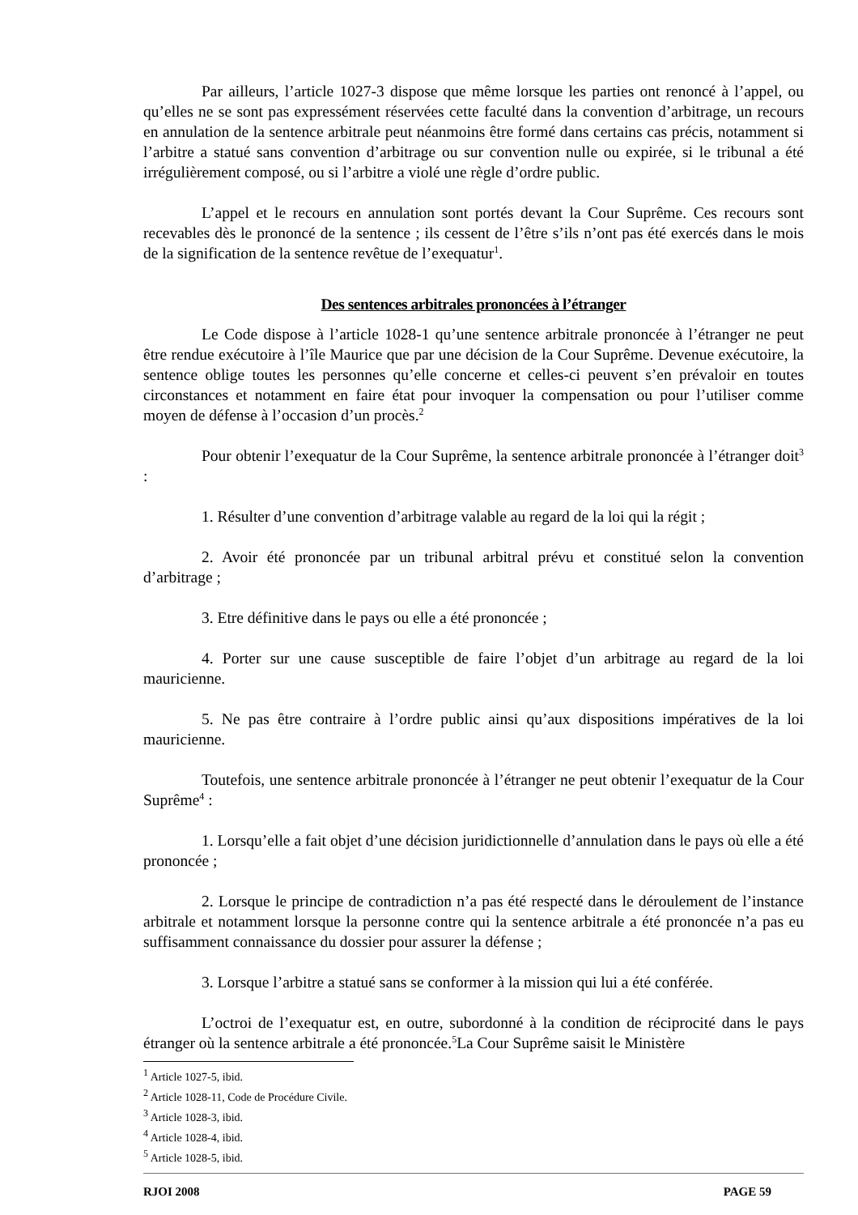Par ailleurs, l’article 1027-3 dispose que même lorsque les parties ont renoncé à l’appel, ou qu’elles ne se sont pas expressément réservées cette faculté dans la convention d’arbitrage, un recours en annulation de la sentence arbitrale peut néanmoins être formé dans certains cas précis, notamment si l’arbitre a statué sans convention d’arbitrage ou sur convention nulle ou expirée, si le tribunal a été irrégulièrement composé, ou si l’arbitre a violé une règle d’ordre public.
L’appel et le recours en annulation sont portés devant la Cour Suprême. Ces recours sont recevables dès le prononcé de la sentence ; ils cessent de l’être s’ils n’ont pas été exercés dans le mois de la signification de la sentence revêtue de l’exequatur<sup>1</sup>.
Des sentences arbitrales prononcées à l’étranger
Le Code dispose à l’article 1028-1 qu’une sentence arbitrale prononcée à l’étranger ne peut être rendue exécutoire à l’île Maurice que par une décision de la Cour Suprême. Devenue exécutoire, la sentence oblige toutes les personnes qu’elle concerne et celles-ci peuvent s’en prévaloir en toutes circonstances et notamment en faire état pour invoquer la compensation ou pour l’utiliser comme moyen de défense à l’occasion d’un procès.<sup>2</sup>
Pour obtenir l’exequatur de la Cour Suprême, la sentence arbitrale prononcée à l’étranger doit<sup>3</sup> :
1. Résulter d’une convention d’arbitrage valable au regard de la loi qui la régit ;
2. Avoir été prononcée par un tribunal arbitral prévu et constitué selon la convention d’arbitrage ;
3. Etre définitive dans le pays ou elle a été prononcée ;
4. Porter sur une cause susceptible de faire l’objet d’un arbitrage au regard de la loi mauricienne.
5. Ne pas être contraire à l’ordre public ainsi qu’aux dispositions impératives de la loi mauricienne.
Toutefois, une sentence arbitrale prononcée à l’étranger ne peut obtenir l’exequatur de la Cour Suprême<sup>4</sup> :
1. Lorsqu’elle a fait objet d’une décision juridictionnelle d’annulation dans le pays où elle a été prononcée ;
2. Lorsque le principe de contradiction n’a pas été respecté dans le déroulement de l’instance arbitrale et notamment lorsque la personne contre qui la sentence arbitrale a été prononcée n’a pas eu suffisamment connaissance du dossier pour assurer la défense ;
3. Lorsque l’arbitre a statué sans se conformer à la mission qui lui a été conférée.
L’octroi de l’exequatur est, en outre, subordonné à la condition de réciprocité dans le pays étranger où la sentence arbitrale a été prononcée.<sup>5</sup>La Cour Suprême saisit le Ministère
<sup>1</sup> Article 1027-5, ibid.
<sup>2</sup> Article 1028-11, Code de Procédure Civile.
<sup>3</sup> Article 1028-3, ibid.
<sup>4</sup> Article 1028-4, ibid.
<sup>5</sup> Article 1028-5, ibid.
RJOI 2008 PAGE 59